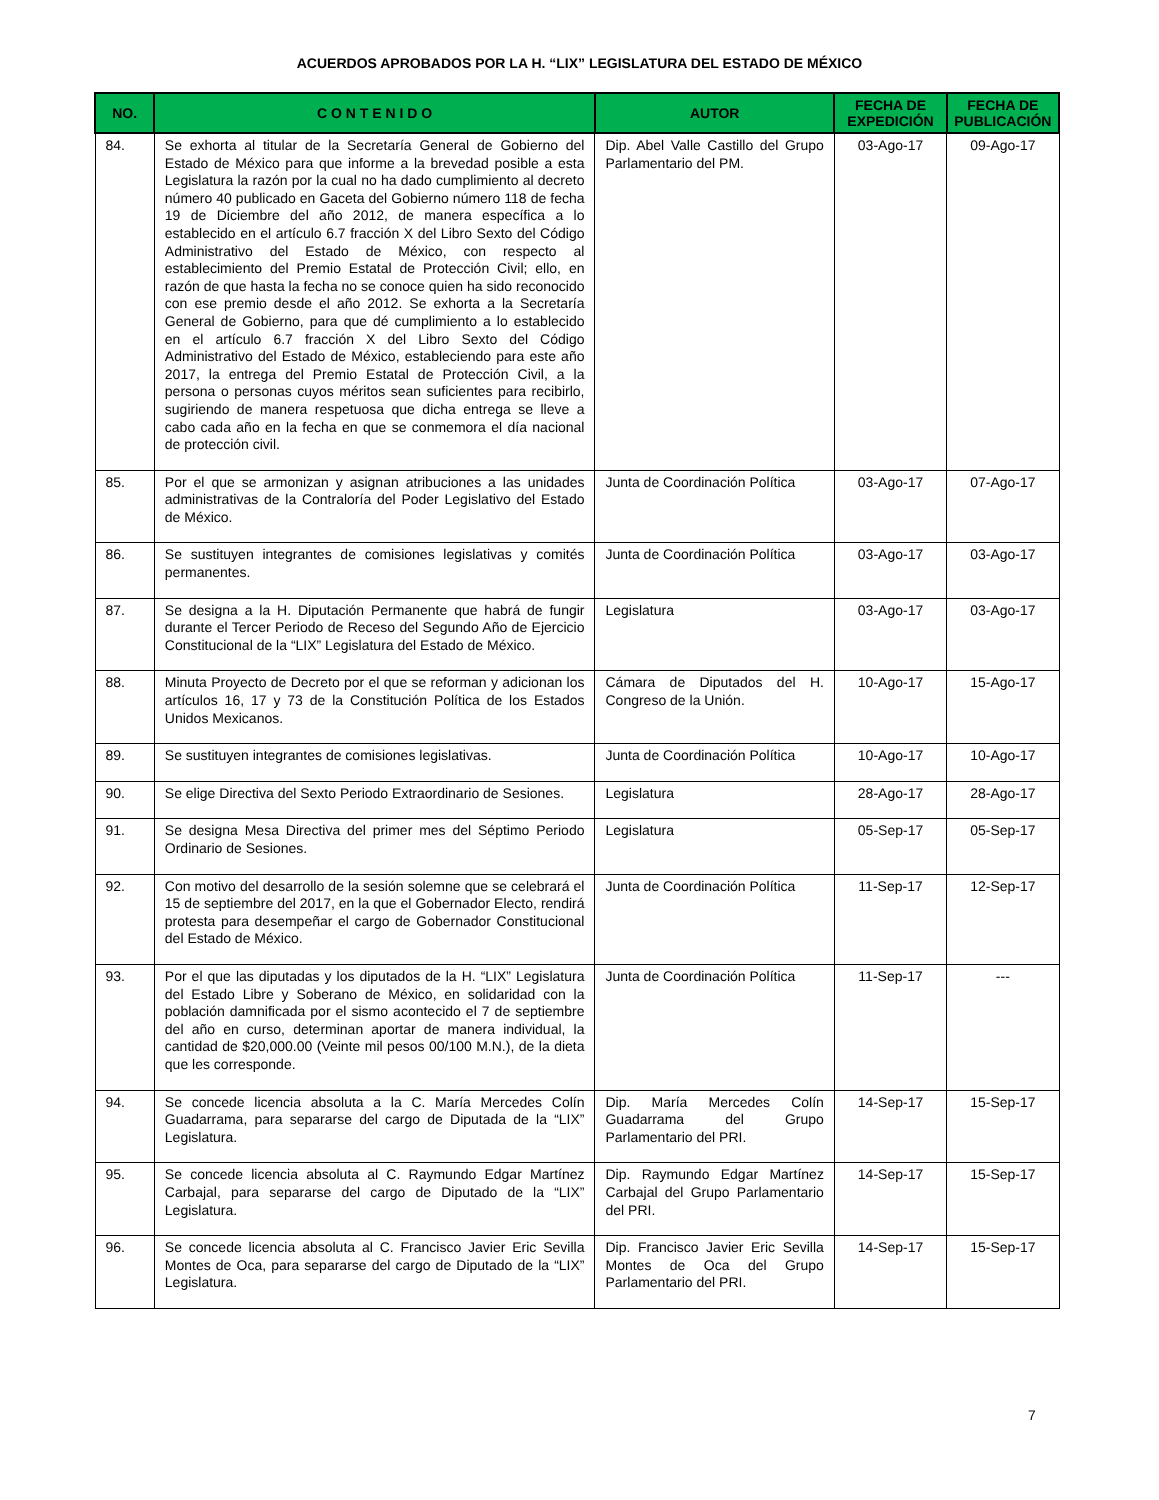ACUERDOS APROBADOS POR LA H. “LIX” LEGISLATURA DEL ESTADO DE MÉXICO
| NO. | C O N T E N I D O | AUTOR | FECHA DE EXPEDICIÓN | FECHA DE PUBLICACIÓN |
| --- | --- | --- | --- | --- |
| 84. | Se exhorta al titular de la Secretaría General de Gobierno del Estado de México para que informe a la brevedad posible a esta Legislatura la razón por la cual no ha dado cumplimiento al decreto número 40 publicado en Gaceta del Gobierno número 118 de fecha 19 de Diciembre del año 2012, de manera específica a lo establecido en el artículo 6.7 fracción X del Libro Sexto del Código Administrativo del Estado de México, con respecto al establecimiento del Premio Estatal de Protección Civil; ello, en razón de que hasta la fecha no se conoce quien ha sido reconocido con ese premio desde el año 2012. Se exhorta a la Secretaría General de Gobierno, para que dé cumplimiento a lo establecido en el artículo 6.7 fracción X del Libro Sexto del Código Administrativo del Estado de México, estableciendo para este año 2017, la entrega del Premio Estatal de Protección Civil, a la persona o personas cuyos méritos sean suficientes para recibirlo, sugiriendo de manera respetuosa que dicha entrega se lleve a cabo cada año en la fecha en que se conmemora el día nacional de protección civil. | Dip. Abel Valle Castillo del Grupo Parlamentario del PM. | 03-Ago-17 | 09-Ago-17 |
| 85. | Por el que se armonizan y asignan atribuciones a las unidades administrativas de la Contraloría del Poder Legislativo del Estado de México. | Junta de Coordinación Política | 03-Ago-17 | 07-Ago-17 |
| 86. | Se sustituyen integrantes de comisiones legislativas y comités permanentes. | Junta de Coordinación Política | 03-Ago-17 | 03-Ago-17 |
| 87. | Se designa a la H. Diputación Permanente que habrá de fungir durante el Tercer Periodo de Receso del Segundo Año de Ejercicio Constitucional de la “LIX” Legislatura del Estado de México. | Legislatura | 03-Ago-17 | 03-Ago-17 |
| 88. | Minuta Proyecto de Decreto por el que se reforman y adicionan los artículos 16, 17 y 73 de la Constitución Política de los Estados Unidos Mexicanos. | Cámara de Diputados del H. Congreso de la Unión. | 10-Ago-17 | 15-Ago-17 |
| 89. | Se sustituyen integrantes de comisiones legislativas. | Junta de Coordinación Política | 10-Ago-17 | 10-Ago-17 |
| 90. | Se elige Directiva del Sexto Periodo Extraordinario de Sesiones. | Legislatura | 28-Ago-17 | 28-Ago-17 |
| 91. | Se designa Mesa Directiva del primer mes del Séptimo Periodo Ordinario de Sesiones. | Legislatura | 05-Sep-17 | 05-Sep-17 |
| 92. | Con motivo del desarrollo de la sesión solemne que se celebrará el 15 de septiembre del 2017, en la que el Gobernador Electo, rendirá protesta para desempeñar el cargo de Gobernador Constitucional del Estado de México. | Junta de Coordinación Política | 11-Sep-17 | 12-Sep-17 |
| 93. | Por el que las diputadas y los diputados de la H. “LIX” Legislatura del Estado Libre y Soberano de México, en solidaridad con la población damnificada por el sismo acontecido el 7 de septiembre del año en curso, determinan aportar de manera individual, la cantidad de $20,000.00 (Veinte mil pesos 00/100 M.N.), de la dieta que les corresponde. | Junta de Coordinación Política | 11-Sep-17 | --- |
| 94. | Se concede licencia absoluta a la C. María Mercedes Colín Guadarrama, para separarse del cargo de Diputada de la “LIX” Legislatura. | Dip. María Mercedes Colín Guadarrama del Grupo Parlamentario del PRI. | 14-Sep-17 | 15-Sep-17 |
| 95. | Se concede licencia absoluta al C. Raymundo Edgar Martínez Carbajal, para separarse del cargo de Diputado de la “LIX” Legislatura. | Dip. Raymundo Edgar Martínez Carbajal del Grupo Parlamentario del PRI. | 14-Sep-17 | 15-Sep-17 |
| 96. | Se concede licencia absoluta al C. Francisco Javier Eric Sevilla Montes de Oca, para separarse del cargo de Diputado de la “LIX” Legislatura. | Dip. Francisco Javier Eric Sevilla Montes de Oca del Grupo Parlamentario del PRI. | 14-Sep-17 | 15-Sep-17 |
7